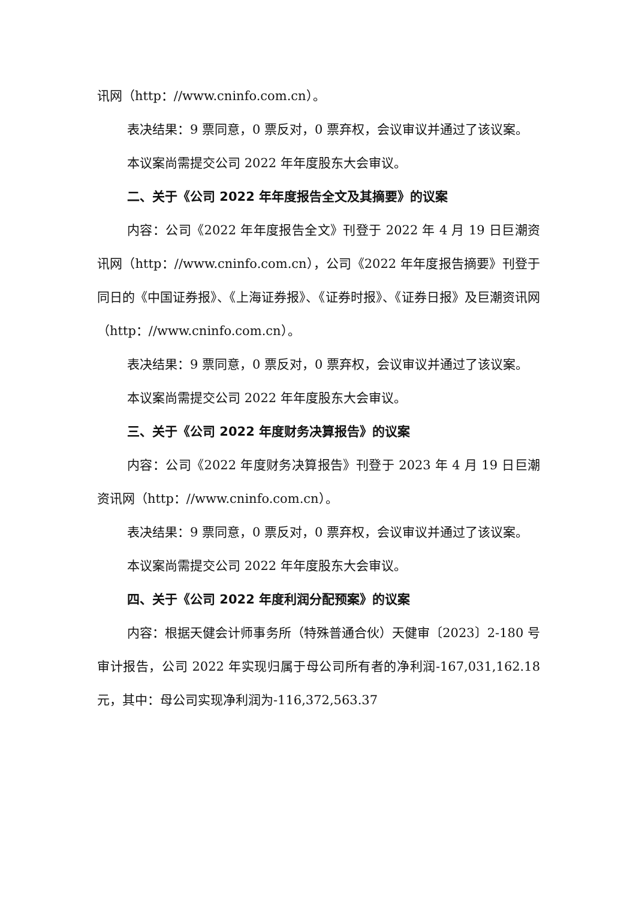讯网（http：//www.cninfo.com.cn）。
表决结果：9 票同意，0 票反对，0 票弃权，会议审议并通过了该议案。
本议案尚需提交公司 2022 年年度股东大会审议。
二、关于《公司 2022 年年度报告全文及其摘要》的议案
内容：公司《2022 年年度报告全文》刊登于 2022 年 4 月 19 日巨潮资讯网（http：//www.cninfo.com.cn），公司《2022 年年度报告摘要》刊登于同日的《中国证券报》、《上海证券报》、《证券时报》、《证券日报》及巨潮资讯网（http：//www.cninfo.com.cn）。
表决结果：9 票同意，0 票反对，0 票弃权，会议审议并通过了该议案。
本议案尚需提交公司 2022 年年度股东大会审议。
三、关于《公司 2022 年度财务决算报告》的议案
内容：公司《2022 年度财务决算报告》刊登于 2023 年 4 月 19 日巨潮资讯网（http：//www.cninfo.com.cn）。
表决结果：9 票同意，0 票反对，0 票弃权，会议审议并通过了该议案。
本议案尚需提交公司 2022 年年度股东大会审议。
四、关于《公司 2022 年度利润分配预案》的议案
内容：根据天健会计师事务所（特殊普通合伙）天健审〔2023〕2-180 号审计报告，公司 2022 年实现归属于母公司所有者的净利润-167,031,162.18 元，其中：母公司实现净利润为-116,372,563.37